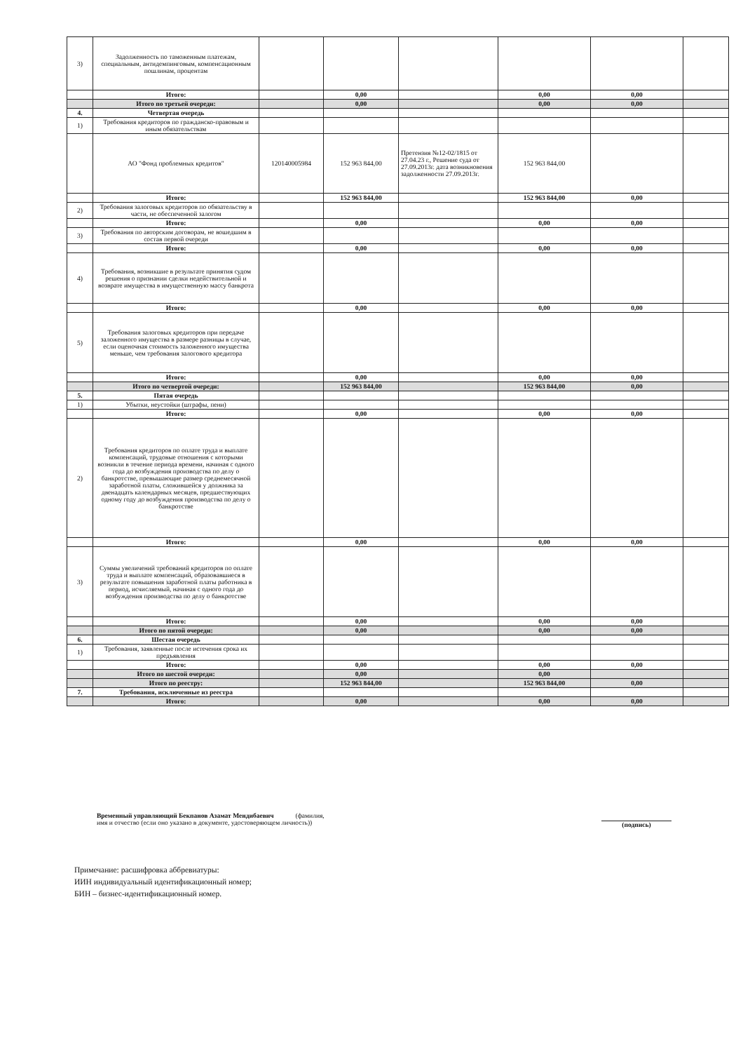| 3) | Задолженность по таможенным платежам, специальным, антидемпинговым, компенсационным пошлинам, процентам | | | | | | |
| | Итого: | | 0,00 | | 0,00 | 0,00 | |
| | Итого по третьей очереди: | | 0,00 | | 0,00 | 0,00 | |
| 4. | Четвертая очередь | | | | | | |
| 1) | Требования кредиторов по гражданско-правовым и иным обязательствам | | | | | | |
| | АО "Фонд проблемных кредитов" | 120140005984 | 152 963 844,00 | Претензия №12-02/1815 от 27.04.23 г., Решение суда от 27.09.2013г. дата возникновения задолженности 27.09.2013г. | 152 963 844,00 | | |
| | Итого: | | 152 963 844,00 | | 152 963 844,00 | 0,00 | |
| 2) | Требования залоговых кредиторов по обязательству в части, не обеспеченной залогом | | | | | | |
| | Итого: | | 0,00 | | 0,00 | 0,00 | |
| 3) | Требования по авторским договорам, не вошедшим в состав первой очереди | | | | | | |
| | Итого: | | 0,00 | | 0,00 | 0,00 | |
| 4) | Требования, возникшие в результате принятия судом решения о признании сделки недействительной и возврате имущества в имущественную массу банкрота | | | | | | |
| | Итого: | | 0,00 | | 0,00 | 0,00 | |
| 5) | Требования залоговых кредиторов при передаче заложенного имущества в размере разницы в случае, если оценочная стоимость заложенного имущества меньше, чем требования залогового кредитора | | | | | | |
| | Итого: | | 0,00 | | 0,00 | 0,00 | |
| | Итого по четвертой очереди: | | 152 963 844,00 | | 152 963 844,00 | 0,00 | |
| 5. | Пятая очередь | | | | | | |
| 1) | Убытки, неустойки (штрафы, пени) | | | | | | |
| | Итого: | | 0,00 | | 0,00 | 0,00 | |
| 2) | Требования кредиторов по оплате труда и выплате компенсаций, трудовые отношения с которыми возникли в течение периода времени, начиная с одного года до возбуждения производства по делу о банкротстве, превышающие размер среднемесячной заработной платы, сложившейся у должника за двенадцать календарных месяцев, предшествующих одному году до возбуждения производства по делу о банкротстве | | | | | | |
| | Итого: | | 0,00 | | 0,00 | 0,00 | |
| 3) | Суммы увеличений требований кредиторов по оплате труда и выплате компенсаций, образовавшиеся в результате повышения заработной платы работника в период, исчисляемый, начиная с одного года до возбуждения производства по делу о банкротстве | | | | | | |
| | Итого: | | 0,00 | | 0,00 | 0,00 | |
| | Итого по пятой очереди: | | 0,00 | | 0,00 | 0,00 | |
| 6. | Шестая очередь | | | | | | |
| 1) | Требования, заявленные после истечения срока их предъявления | | | | | | |
| | Итого: | | 0,00 | | 0,00 | 0,00 | |
| | Итого по шестой очереди: | | 0,00 | | 0,00 | | |
| | Итого по реестру: | | 152 963 844,00 | | 152 963 844,00 | 0,00 | |
| 7. | Требования, исключенные из реестра | | | | | | |
| | Итого: | | 0,00 | | 0,00 | 0,00 | |
Временный управляющий Бекпанов Азамат Мендибаевич (фамилия,
имя и отчество (если оно указано в документе, удостоверяющем личность))
(подпись)
Примечание: расшифровка аббревиатуры:
ИИН индивидуальный идентификационный номер;
БИН – бизнес-идентификационный номер.